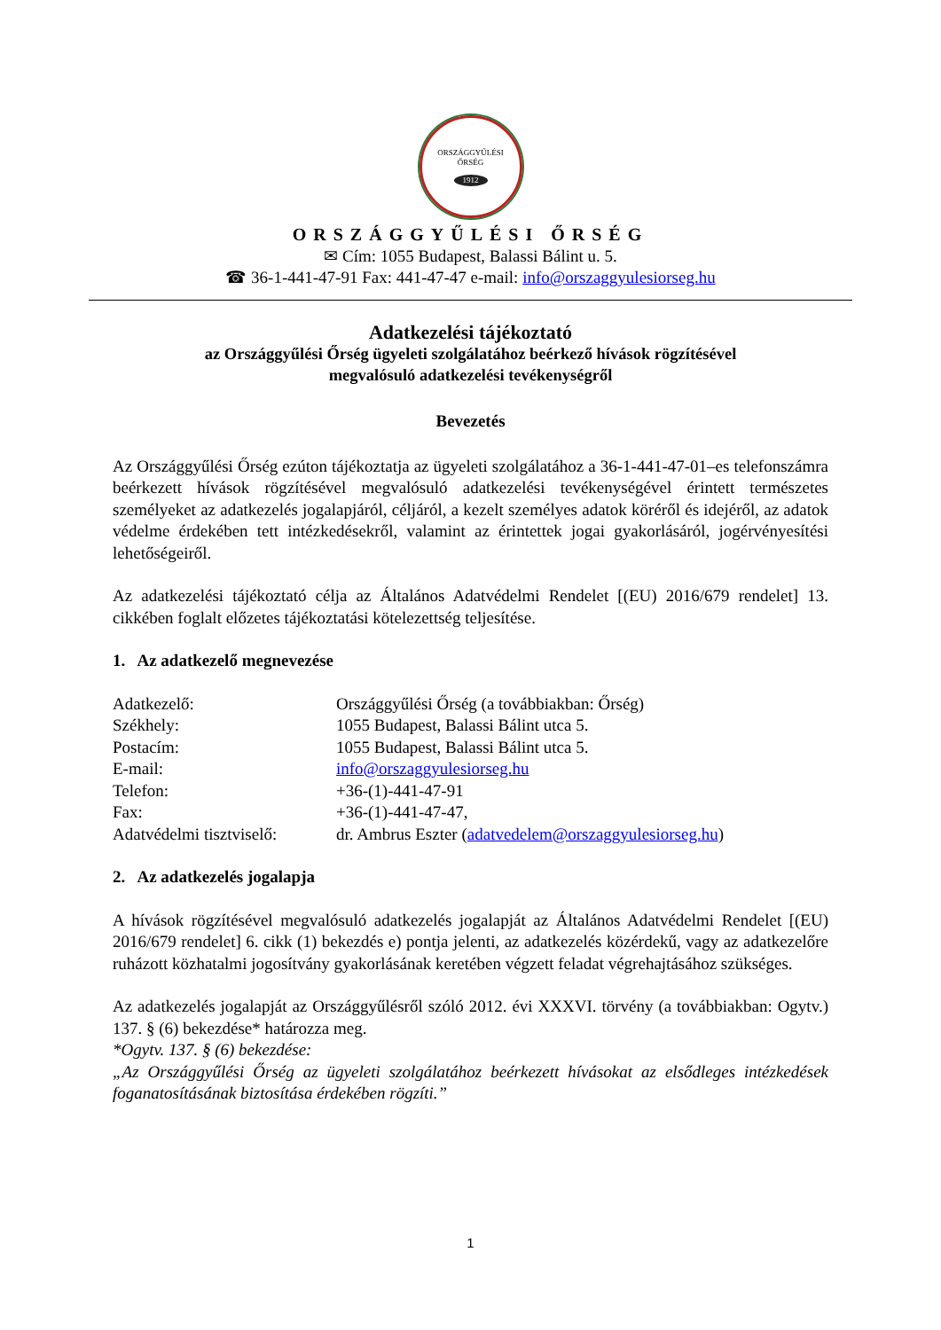ORSZÁGGYŰLÉSI
ŐRSÉG
1912
ORSZÁGGYŰLÉSI ŐRSÉG
✉ Cím: 1055 Budapest, Balassi Bálint u. 5.
☎ 36-1-441-47-91 Fax: 441-47-47 e-mail: info@orszaggyulesiorseg.hu
Adatkezelési tájékoztató
az Országgyűlési Őrség ügyeleti szolgálatához beérkező hívások rögzítésével
megvalósuló adatkezelési tevékenységről
Bevezetés
Az Országgyűlési Őrség ezúton tájékoztatja az ügyeleti szolgálatához a 36-1-441-47-01–es telefonszámra beérkezett hívások rögzítésével megvalósuló adatkezelési tevékenységével érintett természetes személyeket az adatkezelés jogalapjáról, céljáról, a kezelt személyes adatok köréről és idejéről, az adatok védelme érdekében tett intézkedésekről, valamint az érintettek jogai gyakorlásáról, jogérvényesítési lehetőségeiről.
Az adatkezelési tájékoztató célja az Általános Adatvédelmi Rendelet [(EU) 2016/679 rendelet] 13. cikkében foglalt előzetes tájékoztatási kötelezettség teljesítése.
1. Az adatkezelő megnevezése
| Adatkezelő: | Országgyűlési Őrség (a továbbiakban: Őrség) |
| Székhely: | 1055 Budapest, Balassi Bálint utca 5. |
| Postacím: | 1055 Budapest, Balassi Bálint utca 5. |
| E-mail: | info@orszaggyulesiorseg.hu |
| Telefon: | +36-(1)-441-47-91 |
| Fax: | +36-(1)-441-47-47, |
| Adatvédelmi tisztviselő: | dr. Ambrus Eszter ( adatvedelem@orszaggyulesiorseg.hu ) |
2. Az adatkezelés jogalapja
A hívások rögzítésével megvalósuló adatkezelés jogalapját az Általános Adatvédelmi Rendelet [(EU) 2016/679 rendelet] 6. cikk (1) bekezdés e) pontja jelenti, az adatkezelés közérdekű, vagy az adatkezelőre ruházott közhatalmi jogosítvány gyakorlásának keretében végzett feladat végrehajtásához szükséges.
Az adatkezelés jogalapját az Országgyűlésről szóló 2012. évi XXXVI. törvény (a továbbiakban: Ogytv.) 137. § (6) bekezdése* határozza meg.
*Ogytv. 137. § (6) bekezdése:
„Az Országgyűlési Őrség az ügyeleti szolgálatához beérkezett hívásokat az elsődleges intézkedések foganatosításának biztosítása érdekében rögzíti.”
1